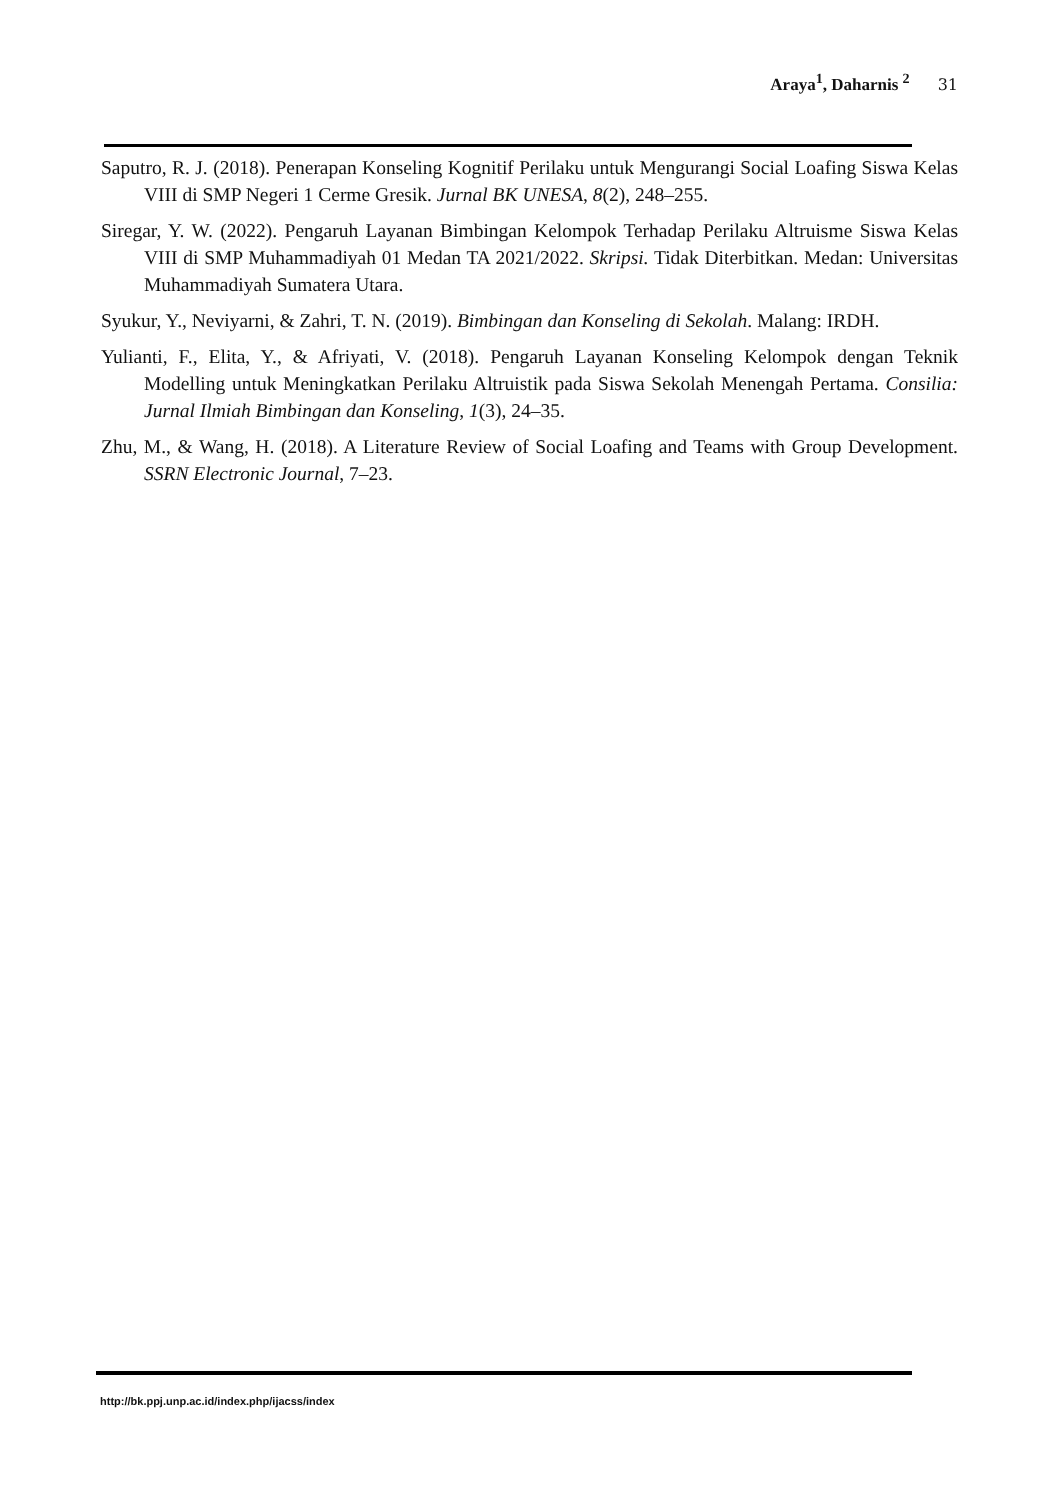Araya<sup>1</sup>, Daharnis <sup>2</sup> 31
Saputro, R. J. (2018). Penerapan Konseling Kognitif Perilaku untuk Mengurangi Social Loafing Siswa Kelas VIII di SMP Negeri 1 Cerme Gresik. Jurnal BK UNESA, 8(2), 248–255.
Siregar, Y. W. (2022). Pengaruh Layanan Bimbingan Kelompok Terhadap Perilaku Altruisme Siswa Kelas VIII di SMP Muhammadiyah 01 Medan TA 2021/2022. Skripsi. Tidak Diterbitkan. Medan: Universitas Muhammadiyah Sumatera Utara.
Syukur, Y., Neviyarni, & Zahri, T. N. (2019). Bimbingan dan Konseling di Sekolah. Malang: IRDH.
Yulianti, F., Elita, Y., & Afriyati, V. (2018). Pengaruh Layanan Konseling Kelompok dengan Teknik Modelling untuk Meningkatkan Perilaku Altruistik pada Siswa Sekolah Menengah Pertama. Consilia: Jurnal Ilmiah Bimbingan dan Konseling, 1(3), 24–35.
Zhu, M., & Wang, H. (2018). A Literature Review of Social Loafing and Teams with Group Development. SSRN Electronic Journal, 7–23.
http://bk.ppj.unp.ac.id/index.php/ijacss/index